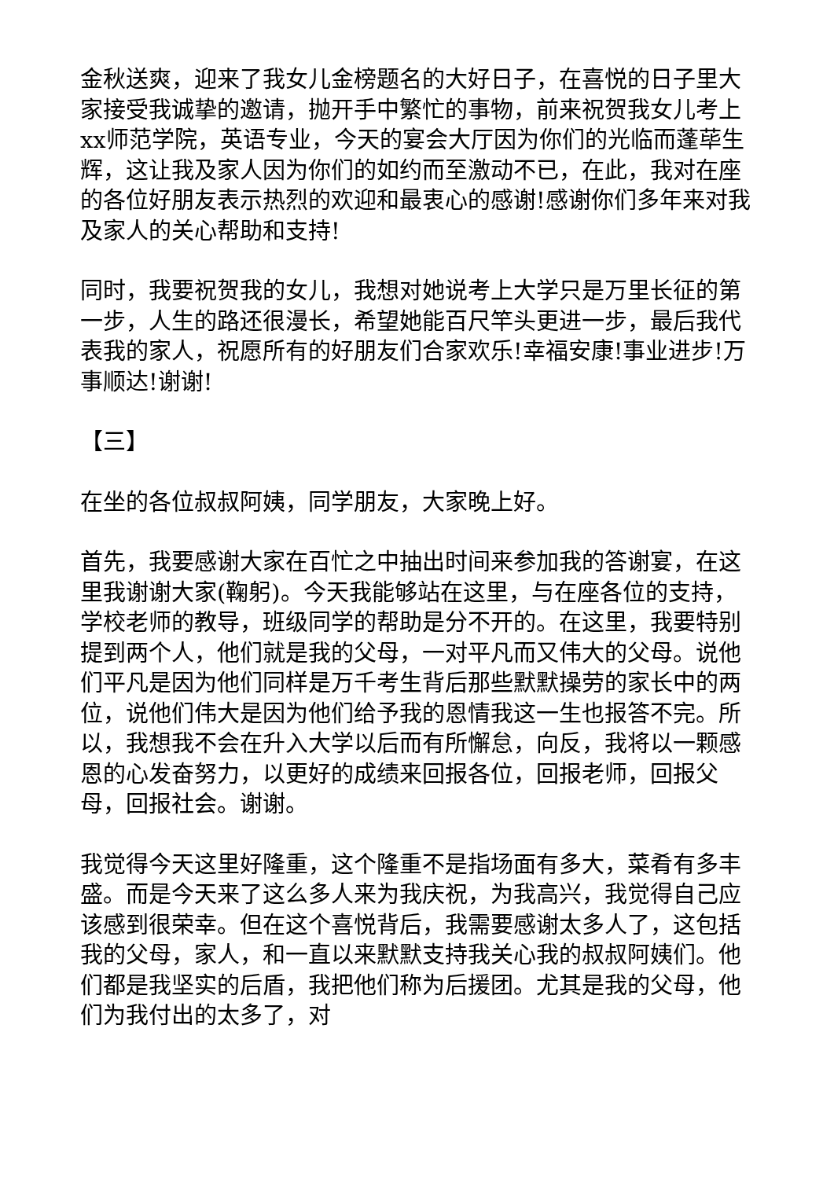金秋送爽，迎来了我女儿金榜题名的大好日子，在喜悦的日子里大家接受我诚挚的邀请，抛开手中繁忙的事物，前来祝贺我女儿考上xx师范学院，英语专业，今天的宴会大厅因为你们的光临而蓬荜生辉，这让我及家人因为你们的如约而至激动不已，在此，我对在座的各位好朋友表示热烈的欢迎和最衷心的感谢!感谢你们多年来对我及家人的关心帮助和支持!
同时，我要祝贺我的女儿，我想对她说考上大学只是万里长征的第一步，人生的路还很漫长，希望她能百尺竿头更进一步，最后我代表我的家人，祝愿所有的好朋友们合家欢乐!幸福安康!事业进步!万事顺达!谢谢!
【三】
在坐的各位叔叔阿姨，同学朋友，大家晚上好。
首先，我要感谢大家在百忙之中抽出时间来参加我的答谢宴，在这里我谢谢大家(鞠躬)。今天我能够站在这里，与在座各位的支持，学校老师的教导，班级同学的帮助是分不开的。在这里，我要特别提到两个人，他们就是我的父母，一对平凡而又伟大的父母。说他们平凡是因为他们同样是万千考生背后那些默默操劳的家长中的两位，说他们伟大是因为他们给予我的恩情我这一生也报答不完。所以，我想我不会在升入大学以后而有所懈怠，向反，我将以一颗感恩的心发奋努力，以更好的成绩来回报各位，回报老师，回报父母，回报社会。谢谢。
我觉得今天这里好隆重，这个隆重不是指场面有多大，菜肴有多丰盛。而是今天来了这么多人来为我庆祝，为我高兴，我觉得自己应该感到很荣幸。但在这个喜悦背后，我需要感谢太多人了，这包括我的父母，家人，和一直以来默默支持我关心我的叔叔阿姨们。他们都是我坚实的后盾，我把他们称为后援团。尤其是我的父母，他们为我付出的太多了，对